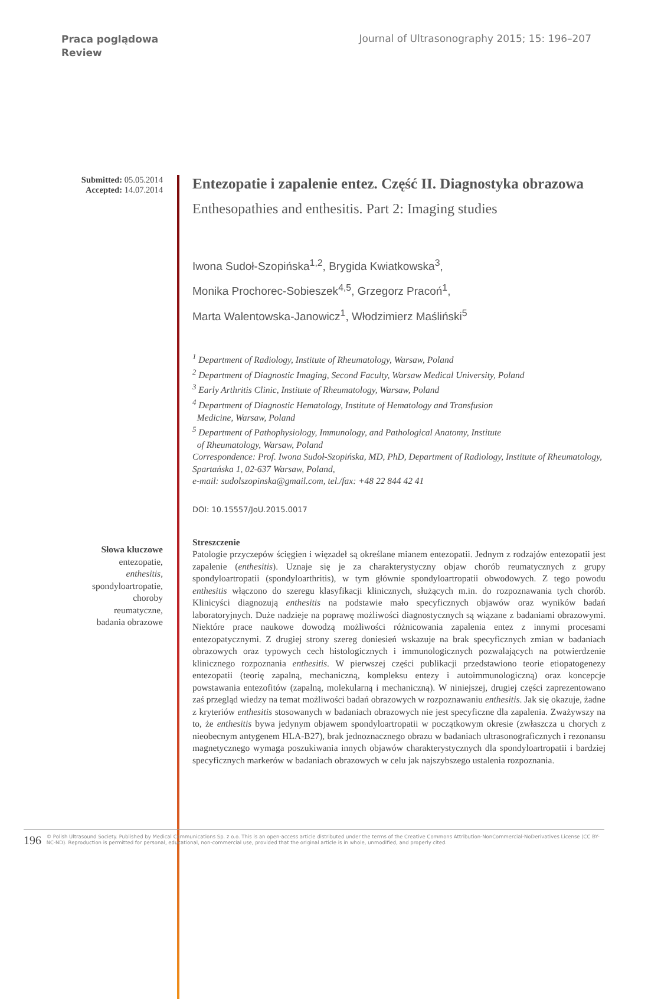Praca poglądowa
Review
Journal of Ultrasonography 2015; 15: 196–207
Submitted: 05.05.2014
Accepted: 14.07.2014
Słowa kluczowe
entezopatie,
enthesitis,
spondyloartropatie,
choroby
reumatyczne,
badania obrazowe
Entezopatie i zapalenie entez. Część II. Diagnostyka obrazowa
Enthesopathies and enthesitis. Part 2: Imaging studies
Iwona Sudoł-Szopińska<sup>1,2</sup>, Brygida Kwiatkowska<sup>3</sup>,
Monika Prochorec-Sobieszek<sup>4,5</sup>, Grzegorz Pracoń<sup>1</sup>,
Marta Walentowska-Janowicz<sup>1</sup>, Włodzimierz Maśliński<sup>5</sup>
<sup>1</sup> Department of Radiology, Institute of Rheumatology, Warsaw, Poland
<sup>2</sup> Department of Diagnostic Imaging, Second Faculty, Warsaw Medical University, Poland
<sup>3</sup> Early Arthritis Clinic, Institute of Rheumatology, Warsaw, Poland
<sup>4</sup> Department of Diagnostic Hematology, Institute of Hematology and Transfusion
Medicine, Warsaw, Poland
<sup>5</sup> Department of Pathophysiology, Immunology, and Pathological Anatomy, Institute
of Rheumatology, Warsaw, Poland
Correspondence: Prof. Iwona Sudoł-Szopińska, MD, PhD, Department of Radiology, Institute of Rheumatology, Spartańska 1, 02-637 Warsaw, Poland,
e-mail: sudolszopinska@gmail.com, tel./fax: +48 22 844 42 41
DOI: 10.15557/JoU.2015.0017
Streszczenie
Patologie przyczepów ścięgien i więzadeł są określane mianem entezopatii. Jednym z rodzajów entezopatii jest zapalenie (enthesitis). Uznaje się je za charakterystyczny objaw chorób reumatycznych z grupy spondyloartropatii (spondyloarthritis), w tym głównie spondyloartropatii obwodowych. Z tego powodu enthesitis włączono do szeregu klasyfikacji klinicznych, służących m.in. do rozpoznawania tych chorób. Klinicyści diagnozują enthesitis na podstawie mało specyficznych objawów oraz wyników badań laboratoryjnych. Duże nadzieje na poprawę możliwości diagnostycznych są wiązane z badaniami obrazowymi. Niektóre prace naukowe dowodzą możliwości różnicowania zapalenia entez z innymi procesami entezopatycznymi. Z drugiej strony szereg doniesień wskazuje na brak specyficznych zmian w badaniach obrazowych oraz typowych cech histologicznych i immunologicznych pozwalających na potwierdzenie klinicznego rozpoznania enthesitis. W pierwszej części publikacji przedstawiono teorie etiopatogenezy entezopatii (teorię zapalną, mechaniczną, kompleksu entezy i autoimmunologiczną) oraz koncepcje powstawania entezofitów (zapalną, molekularną i mechaniczną). W niniejszej, drugiej części zaprezentowano zaś przegląd wiedzy na temat możliwości badań obrazowych w rozpoznawaniu enthesitis. Jak się okazuje, żadne z kryteriów enthesitis stosowanych w badaniach obrazowych nie jest specyficzne dla zapalenia. Zważywszy na to, że enthesitis bywa jedynym objawem spondyloartropatii w początkowym okresie (zwłaszcza u chorych z nieobecnym antygenem HLA-B27), brak jednoznacznego obrazu w badaniach ultrasonograficznych i rezonansu magnetycznego wymaga poszukiwania innych objawów charakterystycznych dla spondyloartropatii i bardziej specyficznych markerów w badaniach obrazowych w celu jak najszybszego ustalenia rozpoznania.
196
© Polish Ultrasound Society. Published by Medical Communications Sp. z o.o. This is an open-access article distributed under the terms of the Creative Commons Attribution-NonCommercial-NoDerivatives License (CC BY-NC-ND). Reproduction is permitted for personal, educational, non-commercial use, provided that the original article is in whole, unmodified, and properly cited.